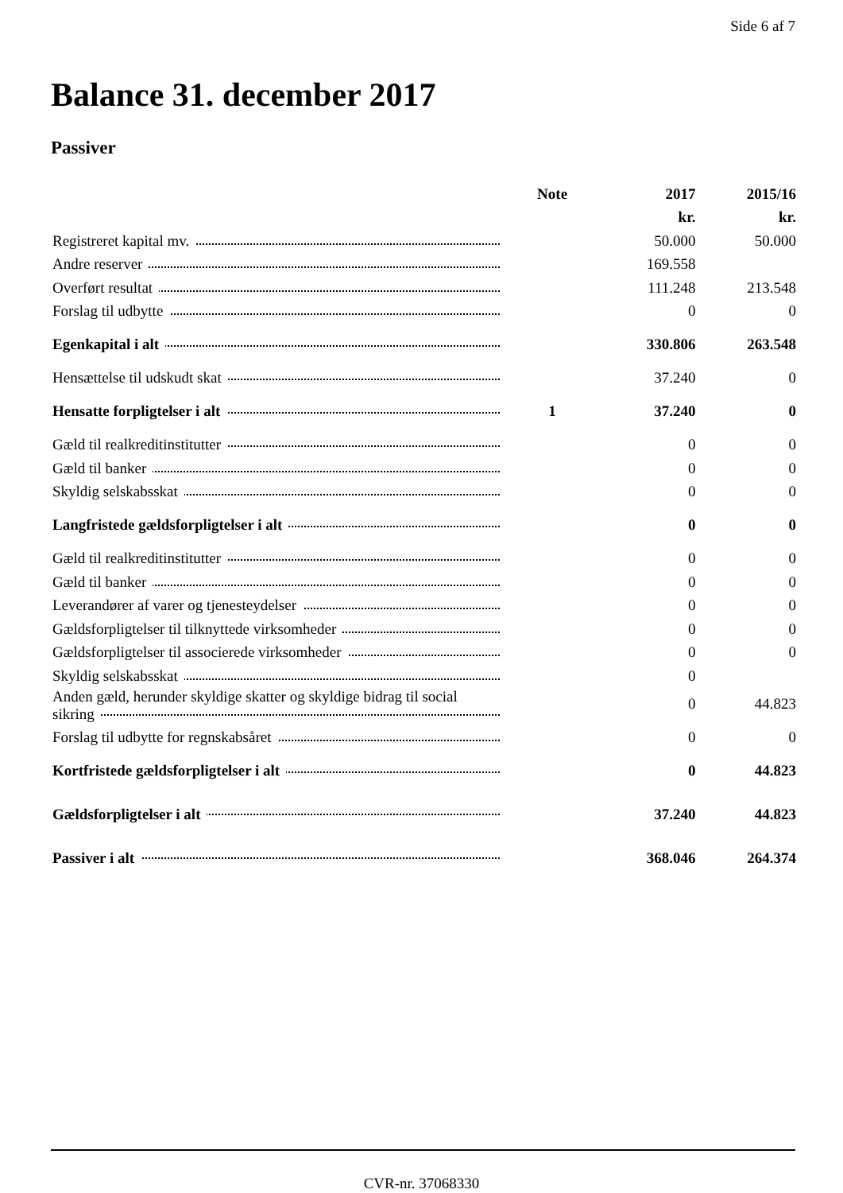Side 6 af 7
Balance 31. december 2017
Passiver
| | Note | 2017 | 2015/16 |
| --- | --- | --- | --- |
| | | kr. | kr. |
| Registreret kapital mv. | | 50.000 | 50.000 |
| Andre reserver | | 169.558 | |
| Overført resultat | | 111.248 | 213.548 |
| Forslag til udbytte | | 0 | 0 |
| Egenkapital i alt | | 330.806 | 263.548 |
| Hensættelse til udskudt skat | | 37.240 | 0 |
| Hensatte forpligtelser i alt | 1 | 37.240 | 0 |
| Gæld til realkreditinstitutter | | 0 | 0 |
| Gæld til banker | | 0 | 0 |
| Skyldig selskabsskat | | 0 | 0 |
| Langfristede gældsforpligtelser i alt | | 0 | 0 |
| Gæld til realkreditinstitutter | | 0 | 0 |
| Gæld til banker | | 0 | 0 |
| Leverandører af varer og tjenesteydelser | | 0 | 0 |
| Gældsforpligtelser til tilknyttede virksomheder | | 0 | 0 |
| Gældsforpligtelser til associerede virksomheder | | 0 | 0 |
| Skyldig selskabsskat | | 0 | |
| Anden gæld, herunder skyldige skatter og skyldige bidrag til social sikring | | 0 | 44.823 |
| Forslag til udbytte for regnskabsåret | | 0 | 0 |
| Kortfristede gældsforpligtelser i alt | | 0 | 44.823 |
| Gældsforpligtelser i alt | | 37.240 | 44.823 |
| Passiver i alt | | 368.046 | 264.374 |
CVR-nr. 37068330